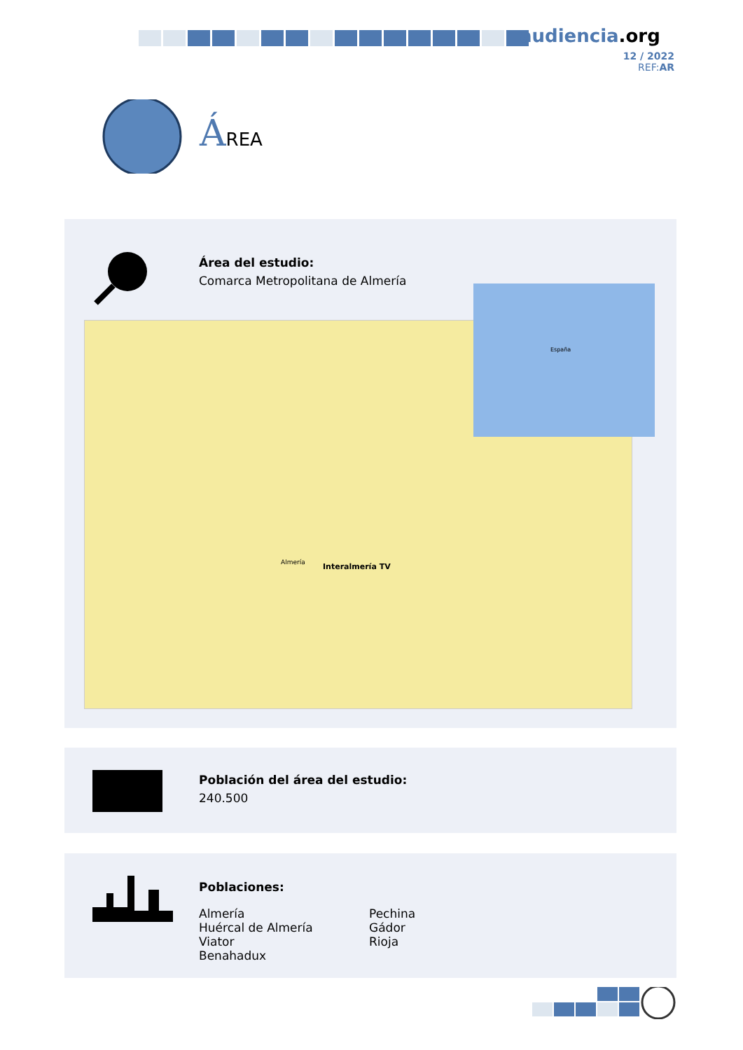audiencia.org
12 / 2022
REF:AR
ÁREA
Área del estudio:
Comarca Metropolitana de Almería
Interalmería TV Almería
España
Población del área del estudio:
240.500
Poblaciones:
Almería
Huércal de Almería
Viator
Benahadux
Pechina
Gádor
Rioja